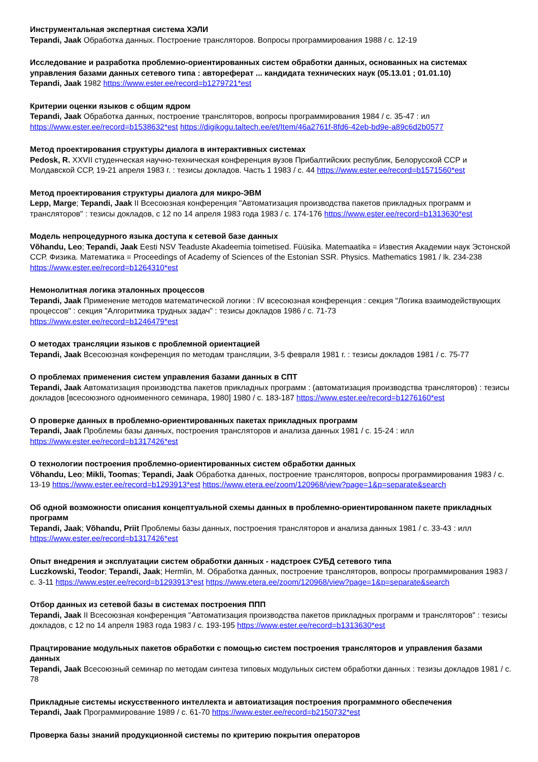Инструментальная экспертная система ХЭЛИ
Tepandi, Jaak Обработка данных. Построение трансляторов. Вопросы программирования 1988 / с. 12-19
Исследование и разработка проблемно-ориентированных систем обработки данных, основанных на системах управления базами данных сетевого типа : автореферат ... кандидата технических наук (05.13.01 ; 01.01.10)
Tepandi, Jaak 1982 https://www.ester.ee/record=b1279721*est
Критерии оценки языков с общим ядром
Tepandi, Jaak Обработка данных, построение трансляторов, вопросы программирования 1984 / с. 35-47 : ил https://www.ester.ee/record=b1538632*est https://digikogu.taltech.ee/et/Item/46a2761f-8fd6-42eb-bd9e-a89c6d2b0577
Метод проектирования структуры диалога в интерактивных системах
Pedosk, R. XXVII студенческая научно-техническая конференция вузов Прибалтийских республик, Белорусской ССР и Молдавской ССР, 19-21 апреля 1983 г. : тезисы докладов. Часть 1 1983 / с. 44 https://www.ester.ee/record=b1571560*est
Метод проектирования структуры диалога для микро-ЭВМ
Lepp, Marge; Tepandi, Jaak II Всесоюзная конференция "Автоматизация производства пакетов прикладных программ и трансляторов" : тезисы докладов, с 12 по 14 апреля 1983 года 1983 / с. 174-176 https://www.ester.ee/record=b1313630*est
Модель непроцедурного языка доступа к сетевой базе данных
Võhandu, Leo; Tepandi, Jaak Eesti NSV Teaduste Akadeemia toimetised. Füüsika. Matemaatika = Известия Академии наук Эстонской ССР. Физика. Математика = Proceedings of Academy of Sciences of the Estonian SSR. Physics. Mathematics 1981 / lk. 234-238 https://www.ester.ee/record=b1264310*est
Немонолитная логика эталонных процессов
Tepandi, Jaak Применение методов математической логики : IV всесоюзная конференция : секция "Логика взаимодействующих процессов" : секция "Алгоритмика трудных задач" : тезисы докладов 1986 / с. 71-73
https://www.ester.ee/record=b1246479*est
О методах трансляции языков с проблемной ориентацией
Tepandi, Jaak Всесоюзная конференция по методам трансляции, 3-5 февраля 1981 г. : тезисы докладов 1981 / с. 75-77
О проблемах применения систем управления базами данных в СПТ
Tepandi, Jaak Автоматизация производства пакетов прикладных программ : (автоматизация производства трансляторов) : тезисы докладов [всесоюзного одноименного семинара, 1980] 1980 / с. 183-187 https://www.ester.ee/record=b1276160*est
О проверке данных в проблемно-ориентированных пакетах прикладных программ
Tepandi, Jaak Проблемы базы данных, построения трансляторов и анализа данных 1981 / с. 15-24 : илл
https://www.ester.ee/record=b1317426*est
О технологии построения проблемно-ориентированных систем обработки данных
Võhandu, Leo; Mikli, Toomas; Tepandi, Jaak Обработка данных, построение трансляторов, вопросы программирования 1983 / с. 13-19 https://www.ester.ee/record=b1293913*est https://www.etera.ee/zoom/120968/view?page=1&p=separate&search
Об одной возможности описания концептуальной схемы данных в проблемно-ориентированном пакете прикладных программ
Tepandi, Jaak; Võhandu, Priit Проблемы базы данных, построения трансляторов и анализа данных 1981 / с. 33-43 : илл
https://www.ester.ee/record=b1317426*est
Опыт внедрения и эксплуатации систем обработки данных - надстроек СУБД сетевого типа
Luczkowski, Teodor; Tepandi, Jaak; Hermlin, M. Обработка данных, построение трансляторов, вопросы программирования 1983 / с. 3-11 https://www.ester.ee/record=b1293913*est https://www.etera.ee/zoom/120968/view?page=1&p=separate&search
Отбор данных из сетевой базы в системах построения ППП
Tepandi, Jaak II Всесоюзная конференция "Автоматизация производства пакетов прикладных программ и трансляторов" : тезисы докладов, с 12 по 14 апреля 1983 года 1983 / с. 193-195 https://www.ester.ee/record=b1313630*est
Працтирование модульных пакетов обработки с помощью систем построения трансляторов и управления базами данных
Tepandi, Jaak Всесоюзный семинар по методам синтеза типовых модульных систем обработки данных : тезизы докладов 1981 / с. 78
Прикладные системы искусственного интеллекта и автоиатизация построения программного обеспечения
Tepandi, Jaak Программирование 1989 / с. 61-70 https://www.ester.ee/record=b2150732*est
Проверка базы знаний продукционной системы по критерию покрытия операторов